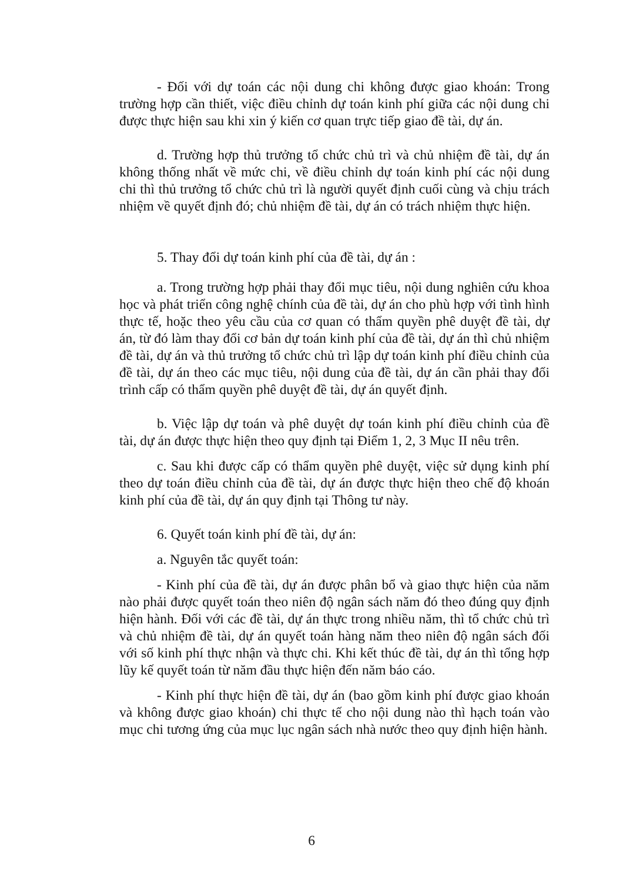- Đối với dự toán các nội dung chi không được giao khoán: Trong trường hợp cần thiết, việc điều chỉnh dự toán kinh phí giữa các nội dung chi được thực hiện sau khi xin ý kiến cơ quan trực tiếp giao đề tài, dự án.
d. Trường hợp thủ trưởng tổ chức chủ trì và chủ nhiệm đề tài, dự án không thống nhất về mức chi, về điều chỉnh dự toán kinh phí các nội dung chi thì thủ trưởng tổ chức chủ trì là người quyết định cuối cùng và chịu trách nhiệm về quyết định đó; chủ nhiệm đề tài, dự án có trách nhiệm thực hiện.
5. Thay đổi dự toán kinh phí của đề tài, dự án :
a. Trong trường hợp phải thay đổi mục tiêu, nội dung nghiên cứu khoa học và phát triển công nghệ chính của đề tài, dự án cho phù hợp với tình hình thực tế, hoặc theo yêu cầu của cơ quan có thẩm quyền phê duyệt đề tài, dự án, từ đó làm thay đổi cơ bản dự toán kinh phí của đề tài, dự án thì chủ nhiệm đề tài, dự án và thủ trưởng tổ chức chủ trì lập dự toán kinh phí điều chỉnh của đề tài, dự án theo các mục tiêu, nội dung của đề tài, dự án cần phải thay đổi trình cấp có thẩm quyền phê duyệt đề tài, dự án quyết định.
b. Việc lập dự toán và phê duyệt dự toán kinh phí điều chỉnh của đề tài, dự án được thực hiện theo quy định tại Điểm 1, 2, 3 Mục II nêu trên.
c. Sau khi được cấp có thẩm quyền phê duyệt, việc sử dụng kinh phí theo dự toán điều chỉnh của đề tài, dự án được thực hiện theo chế độ khoán kinh phí của đề tài, dự án quy định tại Thông tư này.
6. Quyết toán kinh phí đề tài, dự án:
a. Nguyên tắc quyết toán:
- Kinh phí của đề tài, dự án được phân bổ và giao thực hiện của năm nào phải được quyết toán theo niên độ ngân sách năm đó theo đúng quy định hiện hành. Đối với các đề tài, dự án thực trong nhiều năm, thì tổ chức chủ trì và chủ nhiệm đề tài, dự án quyết toán hàng năm theo niên độ ngân sách đối với số kinh phí thực nhận và thực chi. Khi kết thúc đề tài, dự án thì tổng hợp lũy kế quyết toán từ năm đầu thực hiện đến năm báo cáo.
- Kinh phí thực hiện đề tài, dự án (bao gồm kinh phí được giao khoán và không được giao khoán) chi thực tế cho nội dung nào thì hạch toán vào mục chi tương ứng của mục lục ngân sách nhà nước theo quy định hiện hành.
6